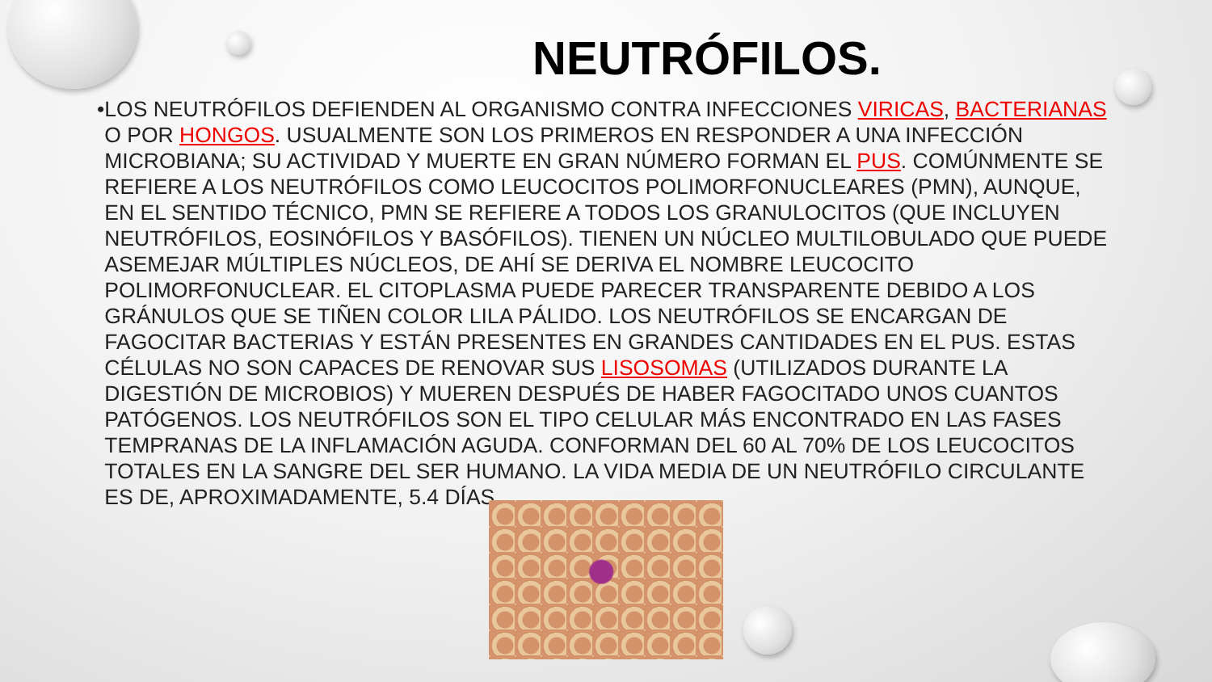NEUTRÓFILOS.
• LOS NEUTRÓFILOS DEFIENDEN AL ORGANISMO CONTRA INFECCIONES VIRICAS, BACTERIANAS O POR HONGOS. USUALMENTE SON LOS PRIMEROS EN RESPONDER A UNA INFECCIÓN MICROBIANA; SU ACTIVIDAD Y MUERTE EN GRAN NÚMERO FORMAN EL PUS. COMÚNMENTE SE REFIERE A LOS NEUTRÓFILOS COMO LEUCOCITOS POLIMORFONUCLEARES (PMN), AUNQUE, EN EL SENTIDO TÉCNICO, PMN SE REFIERE A TODOS LOS GRANULOCITOS (QUE INCLUYEN NEUTRÓFILOS, EOSINÓFILOS Y BASÓFILOS). TIENEN UN NÚCLEO MULTILOBULADO QUE PUEDE ASEMEJAR MÚLTIPLES NÚCLEOS, DE AHÍ SE DERIVA EL NOMBRE LEUCOCITO POLIMORFONUCLEAR. EL CITOPLASMA PUEDE PARECER TRANSPARENTE DEBIDO A LOS GRÁNULOS QUE SE TIÑEN COLOR LILA PÁLIDO. LOS NEUTRÓFILOS SE ENCARGAN DE FAGOCITAR BACTERIAS Y ESTÁN PRESENTES EN GRANDES CANTIDADES EN EL PUS. ESTAS CÉLULAS NO SON CAPACES DE RENOVAR SUS LISOSOMAS (UTILIZADOS DURANTE LA DIGESTIÓN DE MICROBIOS) Y MUEREN DESPUÉS DE HABER FAGOCITADO UNOS CUANTOS PATÓGENOS. LOS NEUTRÓFILOS SON EL TIPO CELULAR MÁS ENCONTRADO EN LAS FASES TEMPRANAS DE LA INFLAMACIÓN AGUDA. CONFORMAN DEL 60 AL 70% DE LOS LEUCOCITOS TOTALES EN LA SANGRE DEL SER HUMANO. LA VIDA MEDIA DE UN NEUTRÓFILO CIRCULANTE ES DE, APROXIMADAMENTE, 5.4 DÍAS.